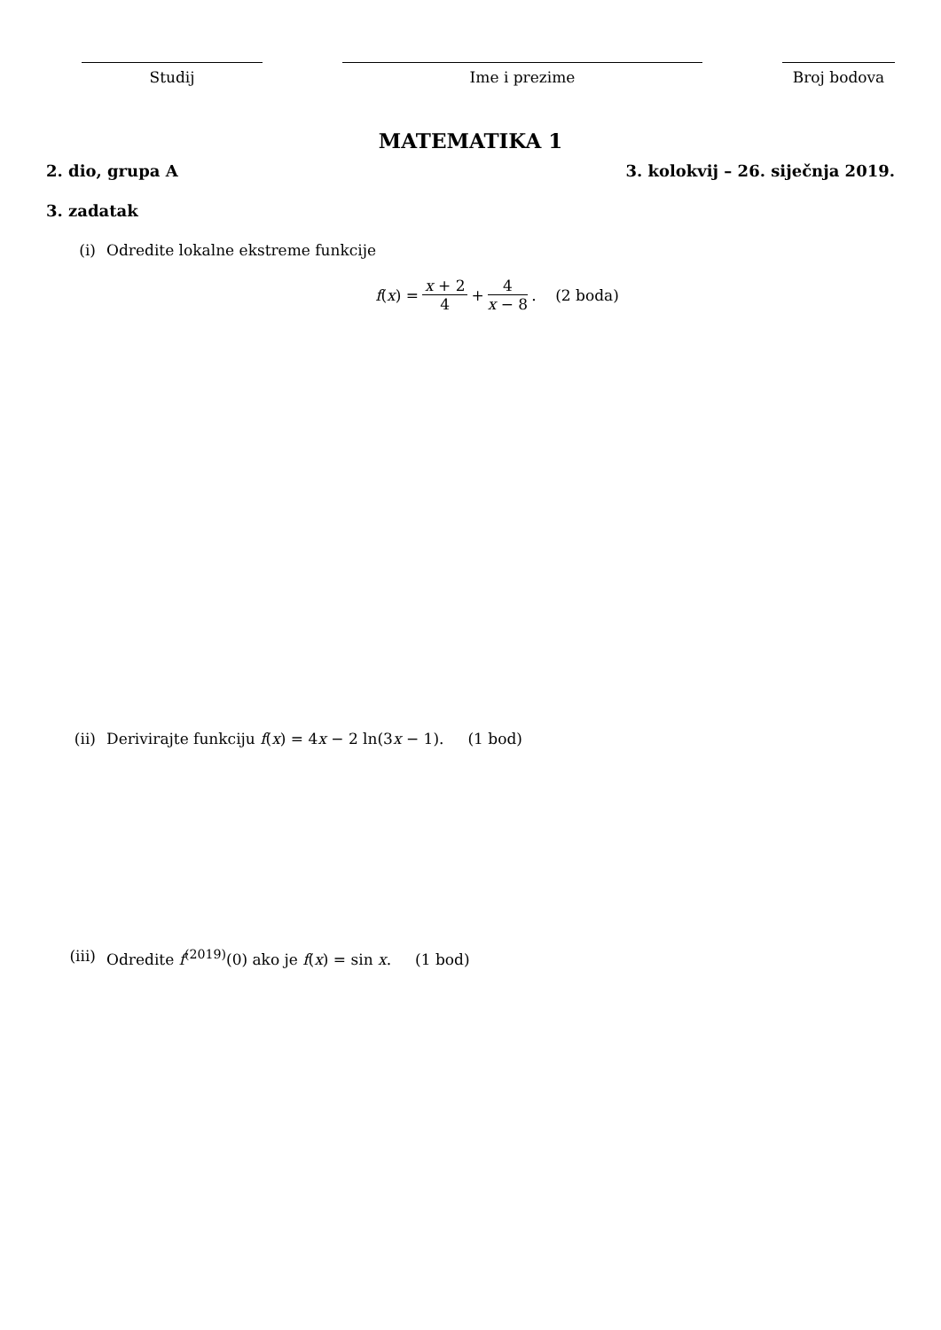Studij Ime i prezime Broj bodova
MATEMATIKA 1
2. dio, grupa A 3. kolokvij – 26. siječnja 2019.
3. zadatak
(i) Odredite lokalne ekstreme funkcije
f (x) = x + 2 4 + 4 x − 8. (2 boda)
(ii) Derivirajte funkciju f(x) = 4x − 2 ln(3x − 1). (1 bod)
(iii) Odredite f<sup>(2019)</sup>(0) ako je f(x) = sin x. (1 bod)